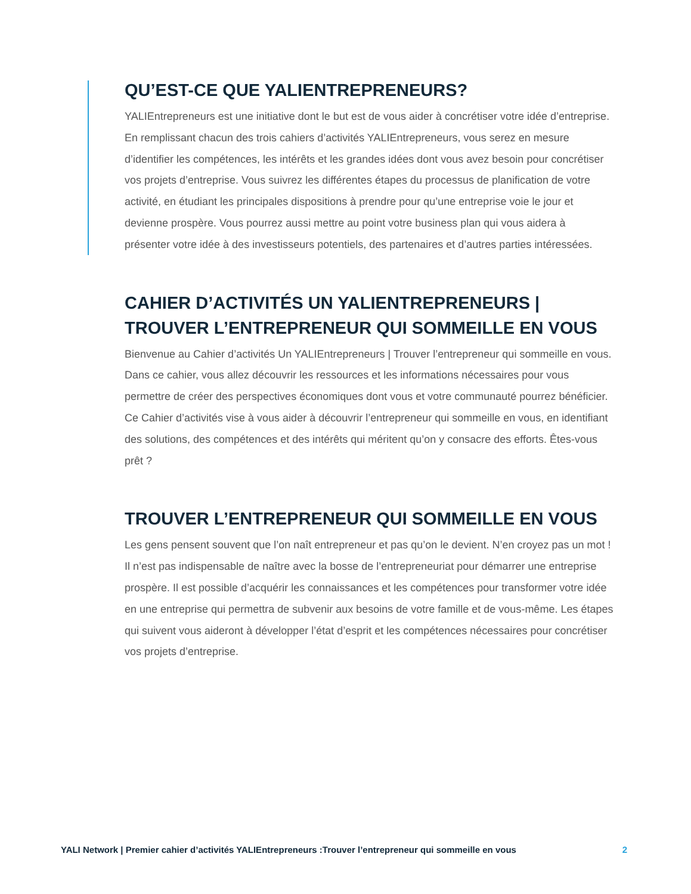QU’EST-CE QUE YALIENTREPRENEURS?
YALIEntrepreneurs est une initiative dont le but est de vous aider à concrétiser votre idée d’entreprise. En remplissant chacun des trois cahiers d’activités YALIEntrepreneurs, vous serez en mesure d’identifier les compétences, les intérêts et les grandes idées dont vous avez besoin pour concrétiser vos projets d’entreprise. Vous suivrez les différentes étapes du processus de planification de votre activité, en étudiant les principales dispositions à prendre pour qu’une entreprise voie le jour et devienne prospère. Vous pourrez aussi mettre au point votre business plan qui vous aidera à présenter votre idée à des investisseurs potentiels, des partenaires et d’autres parties intéressées.
CAHIER D’ACTIVITÉS UN YALIENTREPRENEURS | TROUVER L’ENTREPRENEUR QUI SOMMEILLE EN VOUS
Bienvenue au Cahier d’activités Un YALIEntrepreneurs | Trouver l’entrepreneur qui sommeille en vous. Dans ce cahier, vous allez découvrir les ressources et les informations nécessaires pour vous permettre de créer des perspectives économiques dont vous et votre communauté pourrez bénéficier. Ce Cahier d’activités vise à vous aider à découvrir l’entrepreneur qui sommeille en vous, en identifiant des solutions, des compétences et des intérêts qui méritent qu’on y consacre des efforts. Êtes-vous prêt ?
TROUVER L’ENTREPRENEUR QUI SOMMEILLE EN VOUS
Les gens pensent souvent que l’on naît entrepreneur et pas qu’on le devient. N’en croyez pas un mot ! Il n’est pas indispensable de naître avec la bosse de l’entrepreneuriat pour démarrer une entreprise prospère. Il est possible d’acquérir les connaissances et les compétences pour transformer votre idée en une entreprise qui permettra de subvenir aux besoins de votre famille et de vous-même. Les étapes qui suivent vous aideront à développer l’état d’esprit et les compétences nécessaires pour concrétiser vos projets d’entreprise.
YALI Network | Premier cahier d’activités YALIEntrepreneurs :Trouver l’entrepreneur qui sommeille en vous 2